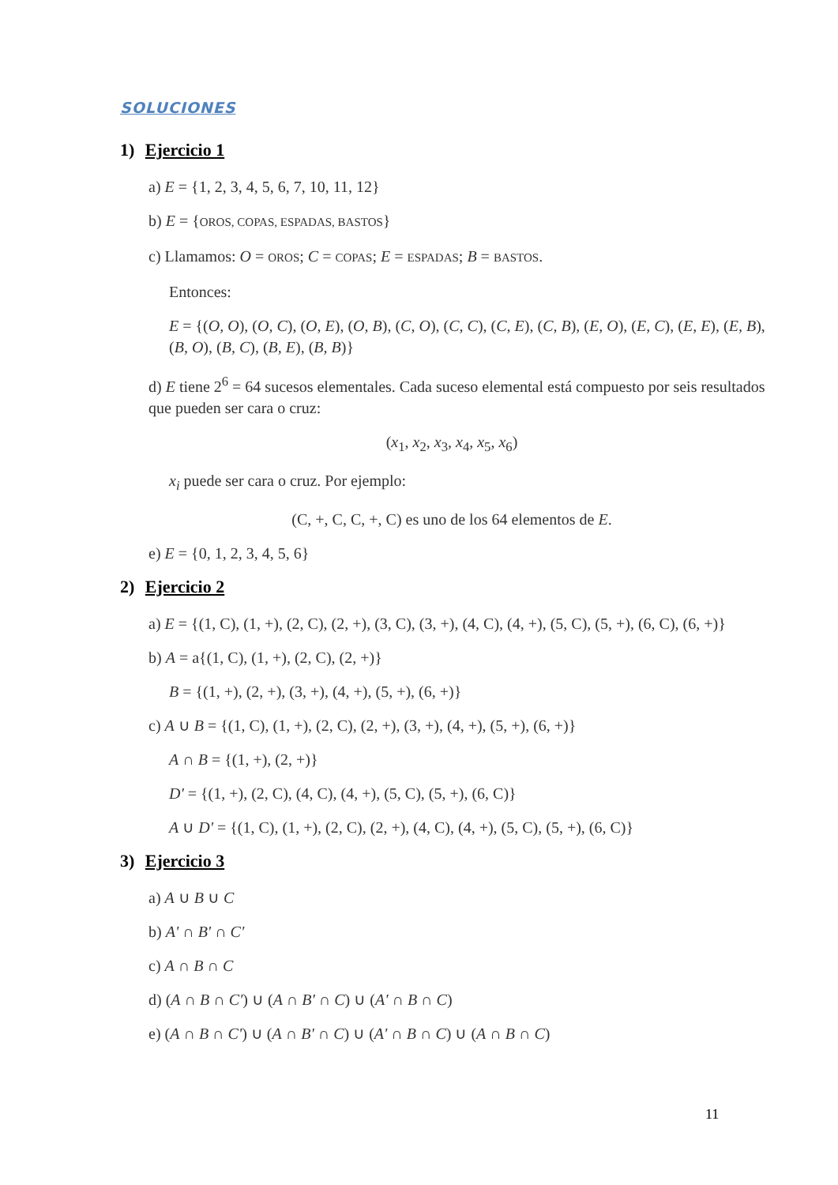SOLUCIONES
1) Ejercicio 1
a) E = {1, 2, 3, 4, 5, 6, 7, 10, 11, 12}
b) E = {OROS, COPAS, ESPADAS, BASTOS}
c) Llamamos: O = OROS; C = COPAS; E = ESPADAS; B = BASTOS.
Entonces:
E = {(O, O), (O, C), (O, E), (O, B), (C, O), (C, C), (C, E), (C, B), (E, O), (E, C), (E, E), (E, B), (B, O), (B, C), (B, E), (B, B)}
d) E tiene 2<sup>6</sup> = 64 sucesos elementales. Cada suceso elemental está compuesto por seis resultados que pueden ser cara o cruz:
(x<sub>1</sub>, x<sub>2</sub>, x<sub>3</sub>, x<sub>4</sub>, x<sub>5</sub>, x<sub>6</sub>)
x<sub>i</sub> puede ser cara o cruz. Por ejemplo:
(C, +, C, C, +, C) es uno de los 64 elementos de E.
e) E = {0, 1, 2, 3, 4, 5, 6}
2) Ejercicio 2
a) E = {(1, C), (1, +), (2, C), (2, +), (3, C), (3, +), (4, C), (4, +), (5, C), (5, +), (6, C), (6, +)}
b) A = a{(1, C), (1, +), (2, C), (2, +)}
B = {(1, +), (2, +), (3, +), (4, +), (5, +), (6, +)}
c) A ∪ B = {(1, C), (1, +), (2, C), (2, +), (3, +), (4, +), (5, +), (6, +)}
A ∩ B = {(1, +), (2, +)}
D' = {(1, +), (2, C), (4, C), (4, +), (5, C), (5, +), (6, C)}
A ∪ D' = {(1, C), (1, +), (2, C), (2, +), (4, C), (4, +), (5, C), (5, +), (6, C)}
3) Ejercicio 3
a) A ∪ B ∪ C
b) A' ∩ B' ∩ C'
c) A ∩ B ∩ C
d) (A ∩ B ∩ C') ∪ (A ∩ B' ∩ C) ∪ (A' ∩ B ∩ C)
e) (A ∩ B ∩ C') ∪ (A ∩ B' ∩ C) ∪ (A' ∩ B ∩ C) ∪ (A ∩ B ∩ C)
11